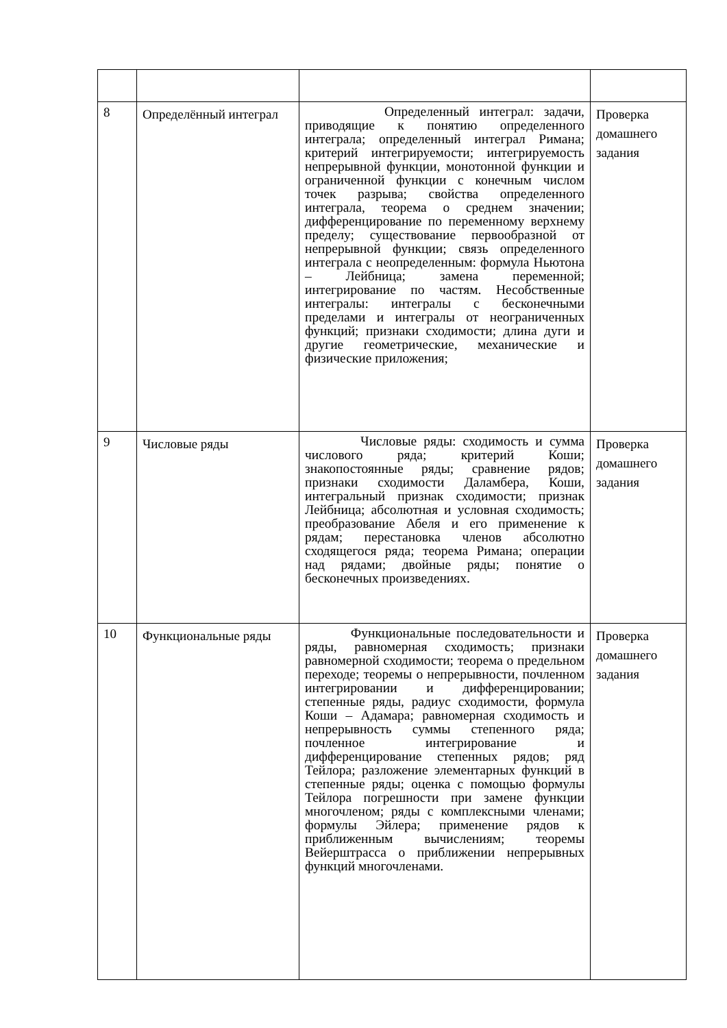| 8 | Определённый интеграл | Определенный интеграл: задачи, приводящие к понятию определенного интеграла; определенный интеграл Римана; критерий интегрируемости; интегрируемость непрерывной функции, монотонной функции и ограниченной функции с конечным числом точек разрыва; свойства определенного интеграла, теорема о среднем значении; дифференцирование по переменному верхнему пределу; существование первообразной от непрерывной функции; связь определенного интеграла с неопределенным: формула Ньютона – Лейбница; замена переменной; интегрирование по частям. Несобственные интегралы: интегралы с бесконечными пределами и интегралы от неограниченных функций; признаки сходимости; длина дуги и другие геометрические, механические и физические приложения; | Проверка домашнего задания |
| 9 | Числовые ряды | Числовые ряды: сходимость и сумма числового ряда; критерий Коши; знакопостоянные ряды; сравнение рядов; признаки сходимости Даламбера, Коши, интегральный признак сходимости; признак Лейбница; абсолютная и условная сходимость; преобразование Абеля и его применение к рядам; перестановка членов абсолютно сходящегося ряда; теорема Римана; операции над рядами; двойные ряды; понятие о бесконечных произведениях. | Проверка домашнего задания |
| 10 | Функциональные ряды | Функциональные последовательности и ряды, равномерная сходимость; признаки равномерной сходимости; теорема о предельном переходе; теоремы о непрерывности, почленном интегрировании и дифференцировании; степенные ряды, радиус сходимости, формула Коши – Адамара; равномерная сходимость и непрерывность суммы степенного ряда; почленное интегрирование и дифференцирование степенных рядов; ряд Тейлора; разложение элементарных функций в степенные ряды; оценка с помощью формулы Тейлора погрешности при замене функции многочленом; ряды с комплексными членами; формулы Эйлера; применение рядов к приближенным вычислениям; теоремы Вейерштрасса о приближении непрерывных функций многочленами. | Проверка домашнего задания |